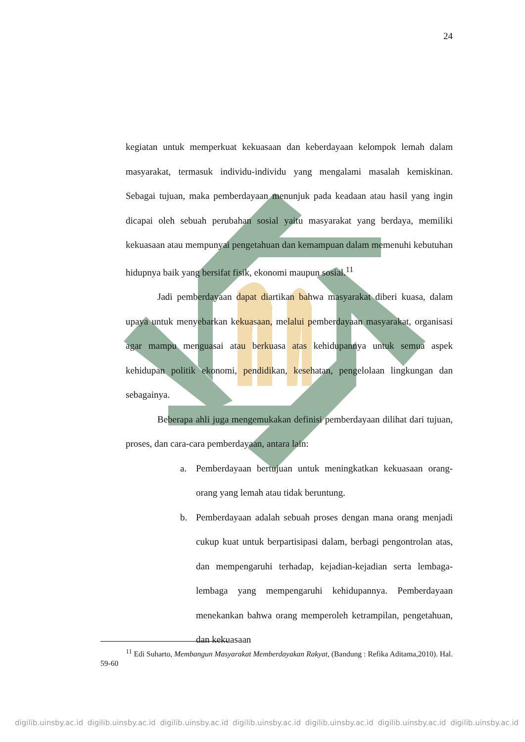24
kegiatan untuk memperkuat kekuasaan dan keberdayaan kelompok lemah dalam masyarakat, termasuk individu-individu yang mengalami masalah kemiskinan. Sebagai tujuan, maka pemberdayaan menunjuk pada keadaan atau hasil yang ingin dicapai oleh sebuah perubahan sosial yaitu masyarakat yang berdaya, memiliki kekuasaan atau mempunyai pengetahuan dan kemampuan dalam memenuhi kebutuhan hidupnya baik yang bersifat fisik, ekonomi maupun sosial.<sup>11</sup>
Jadi pemberdayaan dapat diartikan bahwa masyarakat diberi kuasa, dalam upaya untuk menyebarkan kekuasaan, melalui pemberdayaan masyarakat, organisasi agar mampu menguasai atau berkuasa atas kehidupannya untuk semua aspek kehidupan politik ekonomi, pendidikan, kesehatan, pengelolaan lingkungan dan sebagainya.
Beberapa ahli juga mengemukakan definisi pemberdayaan dilihat dari tujuan, proses, dan cara-cara pemberdayaan, antara lain:
a. Pemberdayaan bertujuan untuk meningkatkan kekuasaan orang-orang yang lemah atau tidak beruntung.
b. Pemberdayaan adalah sebuah proses dengan mana orang menjadi cukup kuat untuk berpartisipasi dalam, berbagi pengontrolan atas, dan mempengaruhi terhadap, kejadian-kejadian serta lembaga-lembaga yang mempengaruhi kehidupannya. Pemberdayaan menekankan bahwa orang memperoleh ketrampilan, pengetahuan, dan kekuasaan
<sup>11</sup> Edi Suharto, Membangun Masyarakat Memberdayakan Rakyat, (Bandung : Refika Aditama,2010). Hal. 59-60
digilib.uinsby.ac.id digilib.uinsby.ac.id digilib.uinsby.ac.id digilib.uinsby.ac.id digilib.uinsby.ac.id digilib.uinsby.ac.id digilib.uinsby.ac.id